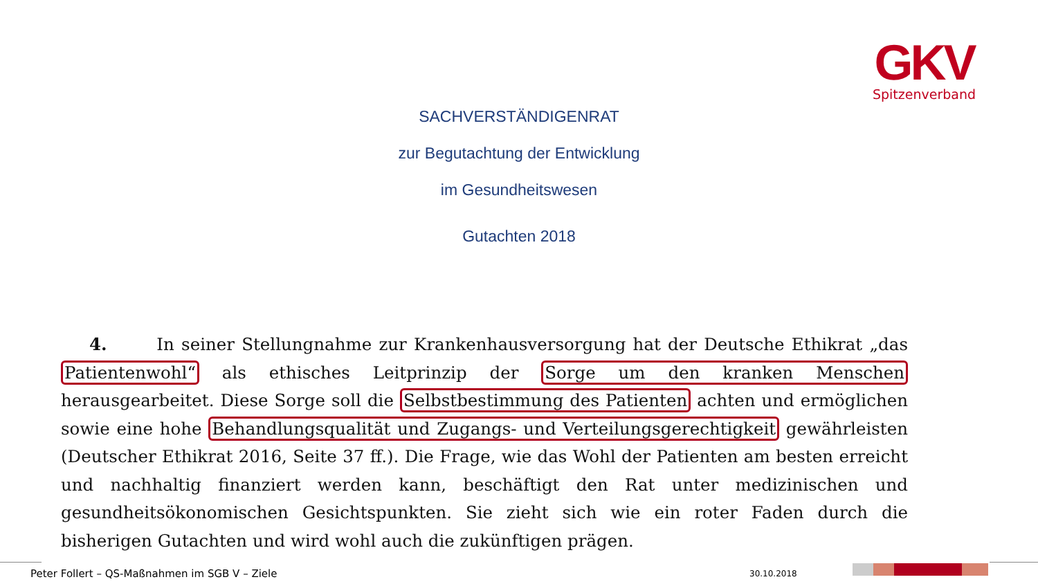GKV
Spitzenverband
SACHVERSTÄNDIGENRAT
zur Begutachtung der Entwicklung
im Gesundheitswesen
Gutachten 2018
4. In seiner Stellungnahme zur Krankenhausversorgung hat der Deutsche Ethikrat „das Patientenwohl“ als ethisches Leitprinzip der Sorge um den kranken Menschen herausgearbeitet. Diese Sorge soll die Selbstbestimmung des Patienten achten und ermöglichen sowie eine hohe Behandlungsqualität und Zugangs- und Verteilungsgerechtigkeit gewährleisten (Deutscher Ethikrat 2016, Seite 37 ff.). Die Frage, wie das Wohl der Patienten am besten erreicht und nachhaltig finanziert werden kann, beschäftigt den Rat unter medizinischen und gesundheitsökonomischen Gesichtspunkten. Sie zieht sich wie ein roter Faden durch die bisherigen Gutachten und wird wohl auch die zukünftigen prägen.
Peter Follert – QS-Maßnahmen im SGB V – Ziele
30.10.2018